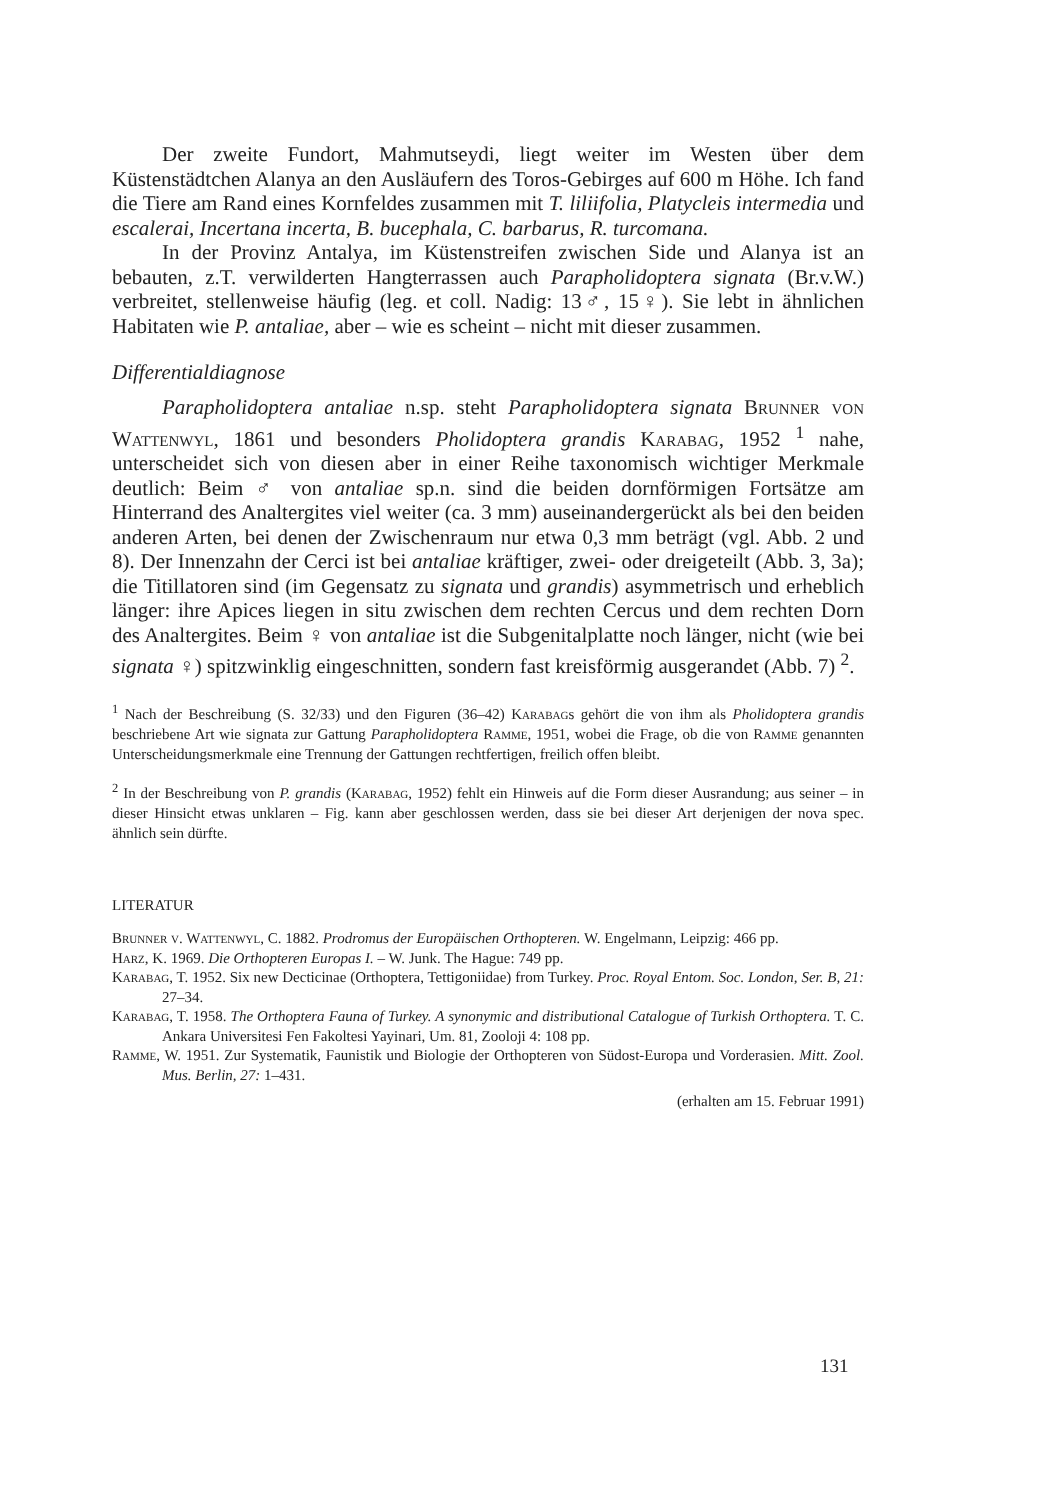Der zweite Fundort, Mahmutseydi, liegt weiter im Westen über dem Küstenstädtchen Alanya an den Ausläufern des Toros-Gebirges auf 600 m Höhe. Ich fand die Tiere am Rand eines Kornfeldes zusammen mit T. liliifolia, Platycleis intermedia und escalerai, Incertana incerta, B. bucephala, C. barbarus, R. turcomana.
In der Provinz Antalya, im Küstenstreifen zwischen Side und Alanya ist an bebauten, z.T. verwilderten Hangterrassen auch Parapholidoptera signata (Br.v.W.) verbreitet, stellenweise häufig (leg. et coll. Nadig: 13♂, 15♀). Sie lebt in ähnlichen Habitaten wie P. antaliae, aber – wie es scheint – nicht mit dieser zusammen.
Differentialdiagnose
Parapholidoptera antaliae n.sp. steht Parapholidoptera signata Brunner von Wattenwyl, 1861 und besonders Pholidoptera grandis Karabag, 1952 <sup>1</sup> nahe, unterscheidet sich von diesen aber in einer Reihe taxonomisch wichtiger Merkmale deutlich: Beim ♂ von antaliae sp.n. sind die beiden dornförmigen Fortsätze am Hinterrand des Analtergites viel weiter (ca. 3 mm) auseinandergerückt als bei den beiden anderen Arten, bei denen der Zwischenraum nur etwa 0,3 mm beträgt (vgl. Abb. 2 und 8). Der Innenzahn der Cerci ist bei antaliae kräftiger, zwei- oder dreigeteilt (Abb. 3, 3a); die Titillatoren sind (im Gegensatz zu signata und grandis) asymmetrisch und erheblich länger: ihre Apices liegen in situ zwischen dem rechten Cercus und dem rechten Dorn des Analtergites. Beim ♀ von antaliae ist die Subgenitalplatte noch länger, nicht (wie bei signata ♀) spitzwinklig eingeschnitten, sondern fast kreisförmig ausgerandet (Abb. 7) <sup>2</sup>.
<sup>1</sup> Nach der Beschreibung (S. 32/33) und den Figuren (36–42) Karabags gehört die von ihm als Pholidoptera grandis beschriebene Art wie signata zur Gattung Parapholidoptera Ramme, 1951, wobei die Frage, ob die von Ramme genannten Unterscheidungsmerkmale eine Trennung der Gattungen rechtfertigen, freilich offen bleibt.
<sup>2</sup> In der Beschreibung von P. grandis (Karabag, 1952) fehlt ein Hinweis auf die Form dieser Ausrandung; aus seiner – in dieser Hinsicht etwas unklaren – Fig. kann aber geschlossen werden, dass sie bei dieser Art derjenigen der nova spec. ähnlich sein dürfte.
LITERATUR
Brunner v. Wattenwyl, C. 1882. Prodromus der Europäischen Orthopteren. W. Engelmann, Leipzig: 466 pp.
Harz, K. 1969. Die Orthopteren Europas I. – W. Junk. The Hague: 749 pp.
Karabag, T. 1952. Six new Decticinae (Orthoptera, Tettigoniidae) from Turkey. Proc. Royal Entom. Soc. London, Ser. B, 21: 27–34.
Karabag, T. 1958. The Orthoptera Fauna of Turkey. A synonymic and distributional Catalogue of Turkish Orthoptera. T. C. Ankara Universitesi Fen Fakoltesi Yayinari, Um. 81, Zooloji 4: 108 pp.
Ramme, W. 1951. Zur Systematik, Faunistik und Biologie der Orthopteren von Südost-Europa und Vorderasien. Mitt. Zool. Mus. Berlin, 27: 1–431.
(erhalten am 15. Februar 1991)
131